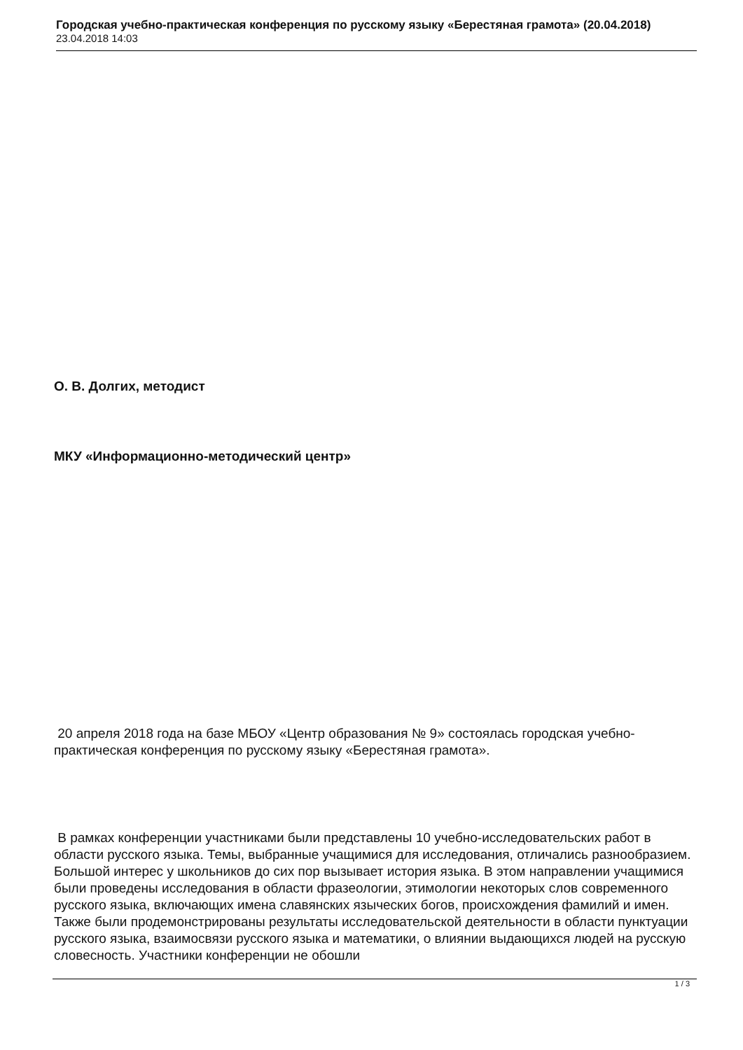Городская учебно-практическая конференция по русскому языку «Берестяная грамота» (20.04.2018)
23.04.2018 14:03
О. В. Долгих, методист
МКУ «Информационно-методический центр»
20 апреля 2018 года на базе МБОУ «Центр образования № 9» состоялась городская учебно-практическая конференция по русскому языку «Берестяная грамота».
В рамках конференции участниками были представлены 10 учебно-исследовательских работ в области русского языка. Темы, выбранные учащимися для исследования, отличались разнообразием. Большой интерес у школьников до сих пор вызывает история языка. В этом направлении учащимися были проведены исследования в области фразеологии, этимологии некоторых слов современного русского языка, включающих имена славянских языческих богов, происхождения фамилий и имен. Также были продемонстрированы результаты исследовательской деятельности в области пунктуации русского языка, взаимосвязи русского языка и математики, о влиянии выдающихся людей на русскую словесность. Участники конференции не обошли
1 / 3